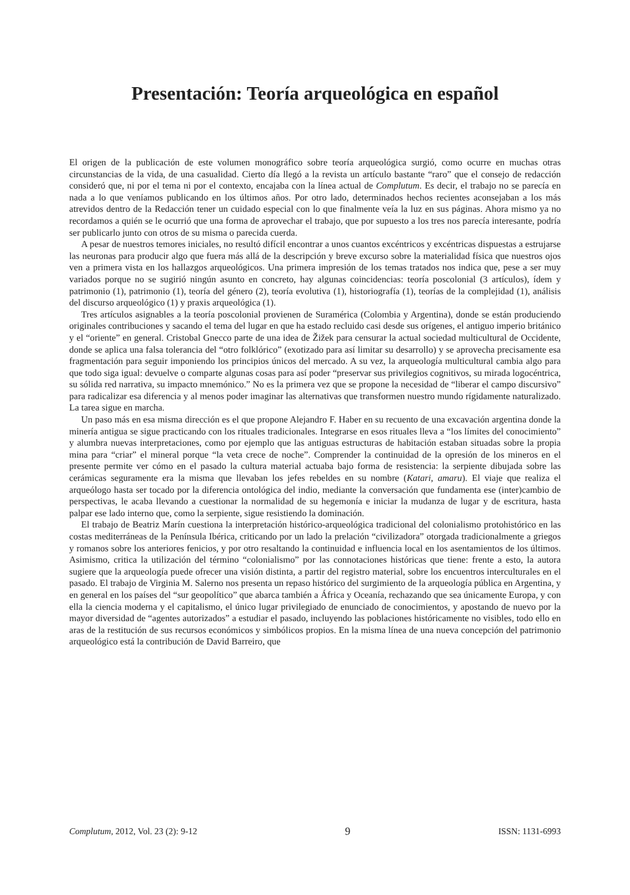Presentación: Teoría arqueológica en español
El origen de la publicación de este volumen monográfico sobre teoría arqueológica surgió, como ocurre en muchas otras circunstancias de la vida, de una casualidad. Cierto día llegó a la revista un artículo bastante “raro” que el consejo de redacción consideró que, ni por el tema ni por el contexto, encajaba con la línea actual de Complutum. Es decir, el trabajo no se parecía en nada a lo que veníamos publicando en los últimos años. Por otro lado, determinados hechos recientes aconsejaban a los más atrevidos dentro de la Redacción tener un cuidado especial con lo que finalmente veía la luz en sus páginas. Ahora mismo ya no recordamos a quién se le ocurrió que una forma de aprovechar el trabajo, que por supuesto a los tres nos parecía interesante, podría ser publicarlo junto con otros de su misma o parecida cuerda.
A pesar de nuestros temores iniciales, no resultó difícil encontrar a unos cuantos excéntricos y excéntricas dispuestas a estrujarse las neuronas para producir algo que fuera más allá de la descripción y breve excurso sobre la materialidad física que nuestros ojos ven a primera vista en los hallazgos arqueológicos. Una primera impresión de los temas tratados nos indica que, pese a ser muy variados porque no se sugirió ningún asunto en concreto, hay algunas coincidencias: teoría poscolonial (3 artículos), ídem y patrimonio (1), patrimonio (1), teoría del género (2), teoría evolutiva (1), historiografía (1), teorías de la complejidad (1), análisis del discurso arqueológico (1) y praxis arqueológica (1).
Tres artículos asignables a la teoría poscolonial provienen de Suramérica (Colombia y Argentina), donde se están produciendo originales contribuciones y sacando el tema del lugar en que ha estado recluido casi desde sus orígenes, el antiguo imperio británico y el “oriente” en general. Cristobal Gnecco parte de una idea de Žižek para censurar la actual sociedad multicultural de Occidente, donde se aplica una falsa tolerancia del “otro folklórico” (exotizado para así limitar su desarrollo) y se aprovecha precisamente esa fragmentación para seguir imponiendo los principios únicos del mercado. A su vez, la arqueología multicultural cambia algo para que todo siga igual: devuelve o comparte algunas cosas para así poder “preservar sus privilegios cognitivos, su mirada logocéntrica, su sólida red narrativa, su impacto mnemónico.” No es la primera vez que se propone la necesidad de “liberar el campo discursivo” para radicalizar esa diferencia y al menos poder imaginar las alternativas que transformen nuestro mundo rígidamente naturalizado. La tarea sigue en marcha.
Un paso más en esa misma dirección es el que propone Alejandro F. Haber en su recuento de una excavación argentina donde la minería antigua se sigue practicando con los rituales tradicionales. Integrarse en esos rituales lleva a “los límites del conocimiento” y alumbra nuevas interpretaciones, como por ejemplo que las antiguas estructuras de habitación estaban situadas sobre la propia mina para “criar” el mineral porque “la veta crece de noche”. Comprender la continuidad de la opresión de los mineros en el presente permite ver cómo en el pasado la cultura material actuaba bajo forma de resistencia: la serpiente dibujada sobre las cerámicas seguramente era la misma que llevaban los jefes rebeldes en su nombre (Katari, amaru). El viaje que realiza el arqueólogo hasta ser tocado por la diferencia ontológica del indio, mediante la conversación que fundamenta ese (inter)cambio de perspectivas, le acaba llevando a cuestionar la normalidad de su hegemonía e iniciar la mudanza de lugar y de escritura, hasta palpar ese lado interno que, como la serpiente, sigue resistiendo la dominación.
El trabajo de Beatriz Marín cuestiona la interpretación histórico-arqueológica tradicional del colonialismo protohistórico en las costas mediterráneas de la Península Ibérica, criticando por un lado la prelación “civilizadora” otorgada tradicionalmente a griegos y romanos sobre los anteriores fenicios, y por otro resaltando la continuidad e influencia local en los asentamientos de los últimos. Asimismo, critica la utilización del término “colonialismo” por las connotaciones históricas que tiene: frente a esto, la autora sugiere que la arqueología puede ofrecer una visión distinta, a partir del registro material, sobre los encuentros interculturales en el pasado. El trabajo de Virginia M. Salerno nos presenta un repaso histórico del surgimiento de la arqueología pública en Argentina, y en general en los países del “sur geopolítico” que abarca también a África y Oceanía, rechazando que sea únicamente Europa, y con ella la ciencia moderna y el capitalismo, el único lugar privilegiado de enunciado de conocimientos, y apostando de nuevo por la mayor diversidad de “agentes autorizados” a estudiar el pasado, incluyendo las poblaciones históricamente no visibles, todo ello en aras de la restitución de sus recursos económicos y simbólicos propios. En la misma línea de una nueva concepción del patrimonio arqueológico está la contribución de David Barreiro, que
Complutum, 2012, Vol. 23 (2): 9-12 9 ISSN: 1131-6993